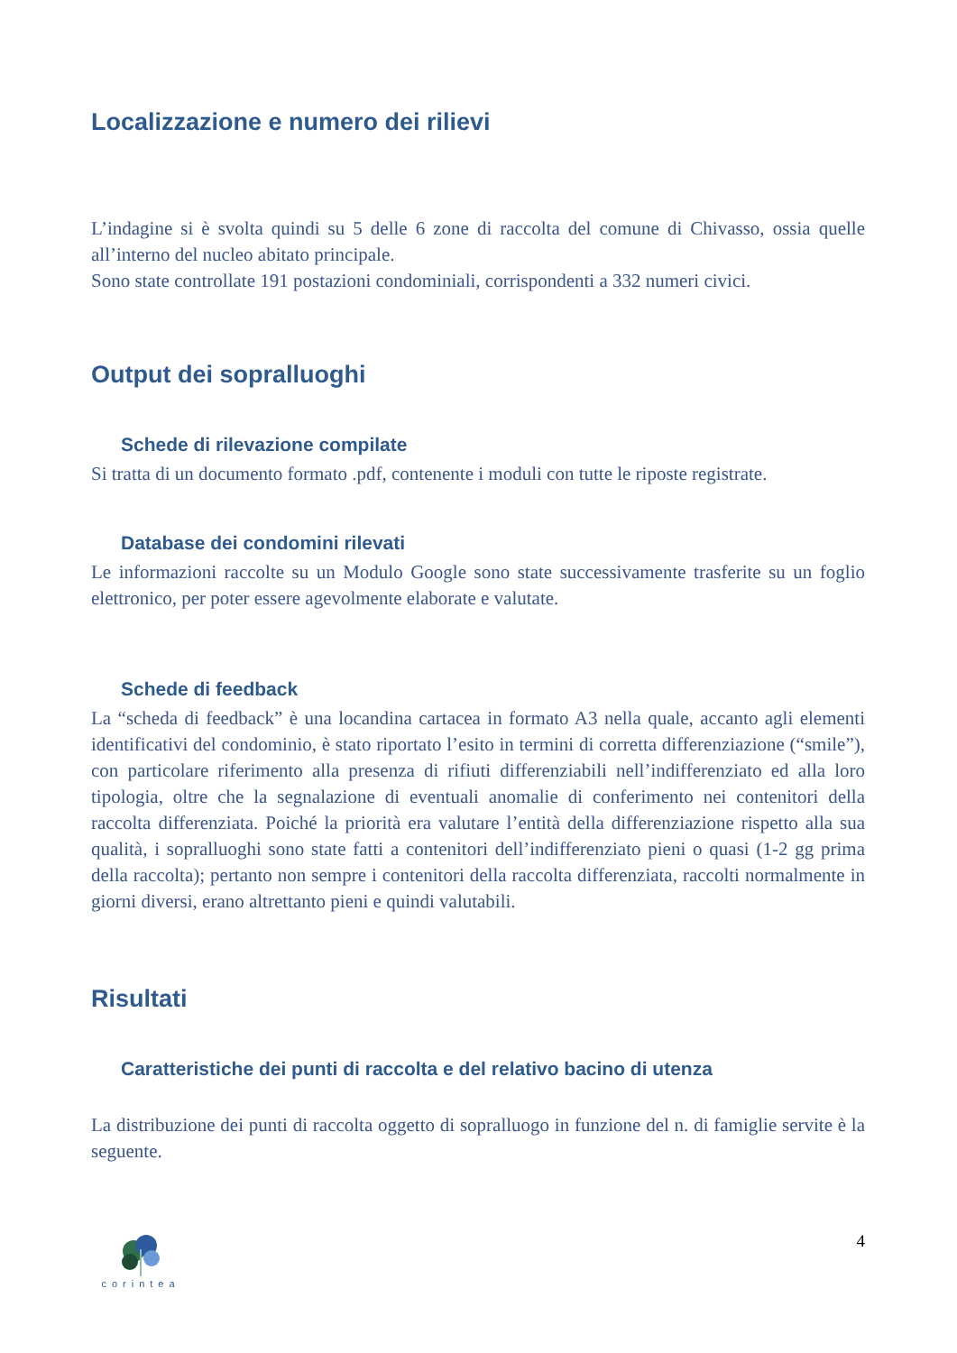Localizzazione e numero dei rilievi
L’indagine si è svolta quindi su 5 delle 6 zone di raccolta del comune di Chivasso, ossia quelle all’interno del nucleo abitato principale.
Sono state controllate 191 postazioni condominiali, corrispondenti a 332 numeri civici.
Output dei sopralluoghi
Schede di rilevazione compilate
Si tratta di un documento formato .pdf, contenente i moduli con tutte le riposte registrate.
Database dei condomini rilevati
Le informazioni raccolte su un Modulo Google sono state successivamente trasferite su un foglio elettronico, per poter essere agevolmente elaborate e valutate.
Schede di feedback
La “scheda di feedback” è una locandina cartacea in formato A3 nella quale, accanto agli elementi identificativi del condominio, è stato riportato l’esito in termini di corretta differenziazione (“smile”), con particolare riferimento alla presenza di rifiuti differenziabili nell’indifferenziato ed alla loro tipologia, oltre che la segnalazione di eventuali anomalie di conferimento nei contenitori della raccolta differenziata. Poiché la priorità era valutare l’entità della differenziazione rispetto alla sua qualità, i sopralluoghi sono state fatti a contenitori dell’indifferenziato pieni o quasi (1-2 gg prima della raccolta); pertanto non sempre i contenitori della raccolta differenziata, raccolti normalmente in giorni diversi, erano altrettanto pieni e quindi valutabili.
Risultati
Caratteristiche dei punti di raccolta e del relativo bacino di utenza
La distribuzione dei punti di raccolta oggetto di sopralluogo in funzione del n. di famiglie servite è la seguente.
corintea
4